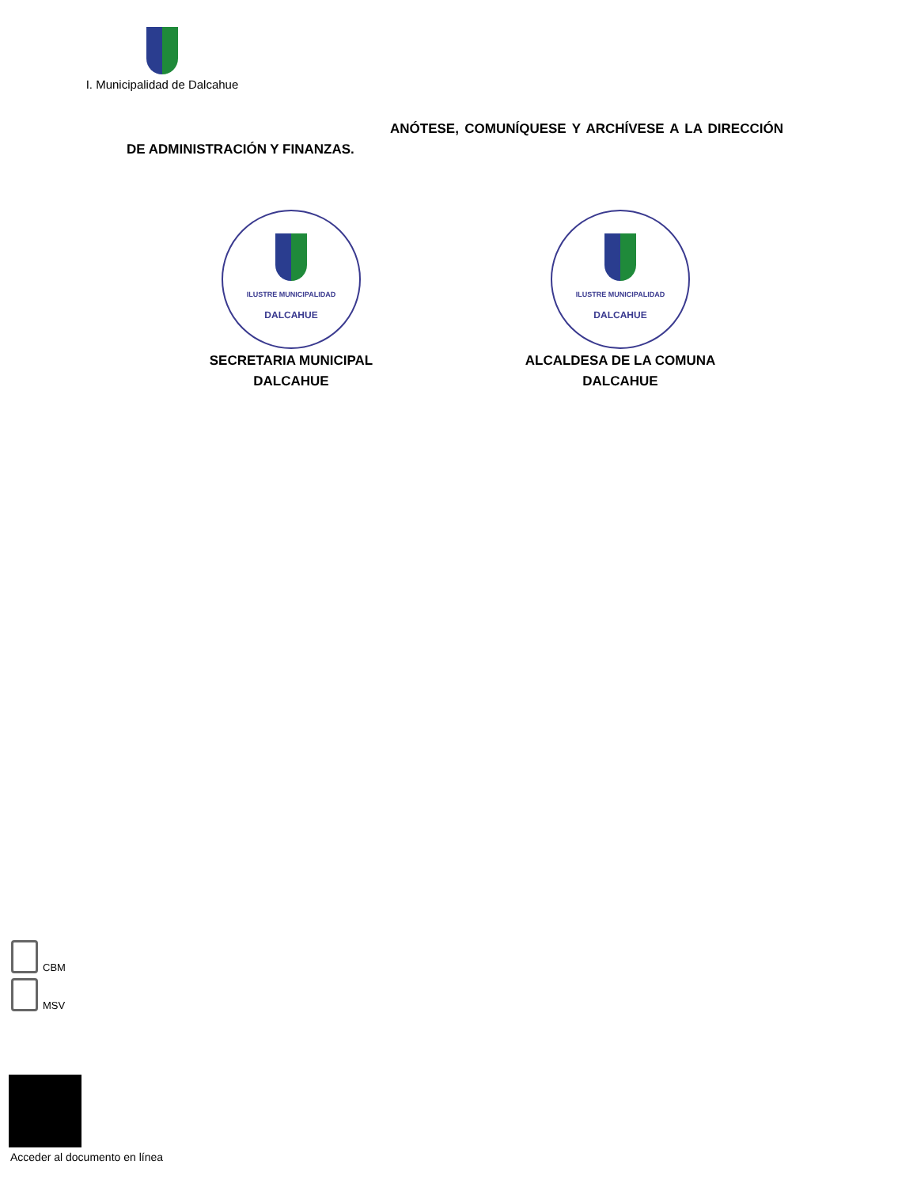I. Municipalidad de Dalcahue
ANÓTESE, COMUNÍQUESE Y ARCHÍVESE A LA DIRECCIÓN DE ADMINISTRACIÓN Y FINANZAS.
ILUSTRE MUNICIPALIDAD
DALCAHUE
SECRETARIA MUNICIPAL
DALCAHUE
ILUSTRE MUNICIPALIDAD
DALCAHUE
ALCALDESA DE LA COMUNA
DALCAHUE
CBM
MSV
Acceder al documento en línea